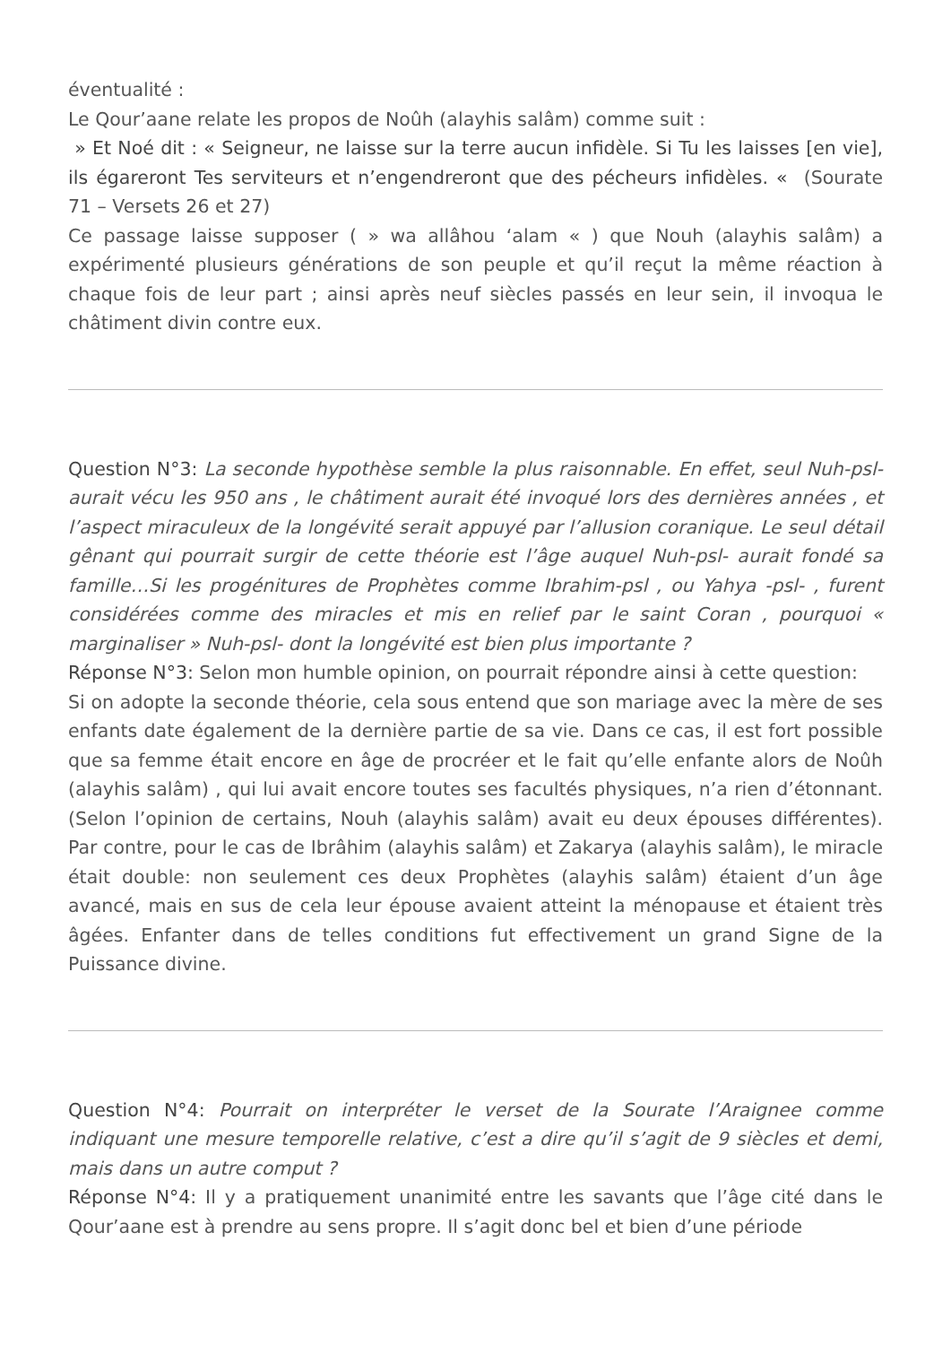éventualité :
Le Qour’aane relate les propos de Noûh (alayhis salâm) comme suit :
» Et Noé dit : « Seigneur, ne laisse sur la terre aucun infidèle. Si Tu les laisses [en vie], ils égareront Tes serviteurs et n’engendreront que des pécheurs infidèles. « (Sourate 71 – Versets 26 et 27)
Ce passage laisse supposer ( » wa allâhou ‘alam « ) que Nouh (alayhis salâm) a expérimenté plusieurs générations de son peuple et qu’il reçut la même réaction à chaque fois de leur part ; ainsi après neuf siècles passés en leur sein, il invoqua le châtiment divin contre eux.
Question N°3: La seconde hypothèse semble la plus raisonnable. En effet, seul Nuh-psl- aurait vécu les 950 ans , le châtiment aurait été invoqué lors des dernières années , et l’aspect miraculeux de la longévité serait appuyé par l’allusion coranique. Le seul détail gênant qui pourrait surgir de cette théorie est l’âge auquel Nuh-psl- aurait fondé sa famille…Si les progénitures de Prophètes comme Ibrahim-psl , ou Yahya -psl- , furent considérées comme des miracles et mis en relief par le saint Coran , pourquoi « marginaliser » Nuh-psl- dont la longévité est bien plus importante ?
Réponse N°3: Selon mon humble opinion, on pourrait répondre ainsi à cette question:
Si on adopte la seconde théorie, cela sous entend que son mariage avec la mère de ses enfants date également de la dernière partie de sa vie. Dans ce cas, il est fort possible que sa femme était encore en âge de procréer et le fait qu’elle enfante alors de Noûh (alayhis salâm) , qui lui avait encore toutes ses facultés physiques, n’a rien d’étonnant. (Selon l’opinion de certains, Nouh (alayhis salâm) avait eu deux épouses différentes). Par contre, pour le cas de Ibrâhim (alayhis salâm) et Zakarya (alayhis salâm), le miracle était double: non seulement ces deux Prophètes (alayhis salâm) étaient d’un âge avancé, mais en sus de cela leur épouse avaient atteint la ménopause et étaient très âgées. Enfanter dans de telles conditions fut effectivement un grand Signe de la Puissance divine.
Question N°4: Pourrait on interpréter le verset de la Sourate l’Araignee comme indiquant une mesure temporelle relative, c’est a dire qu’il s’agit de 9 siècles et demi, mais dans un autre comput ?
Réponse N°4: Il y a pratiquement unanimité entre les savants que l’âge cité dans le Qour’aane est à prendre au sens propre. Il s’agit donc bel et bien d’une période